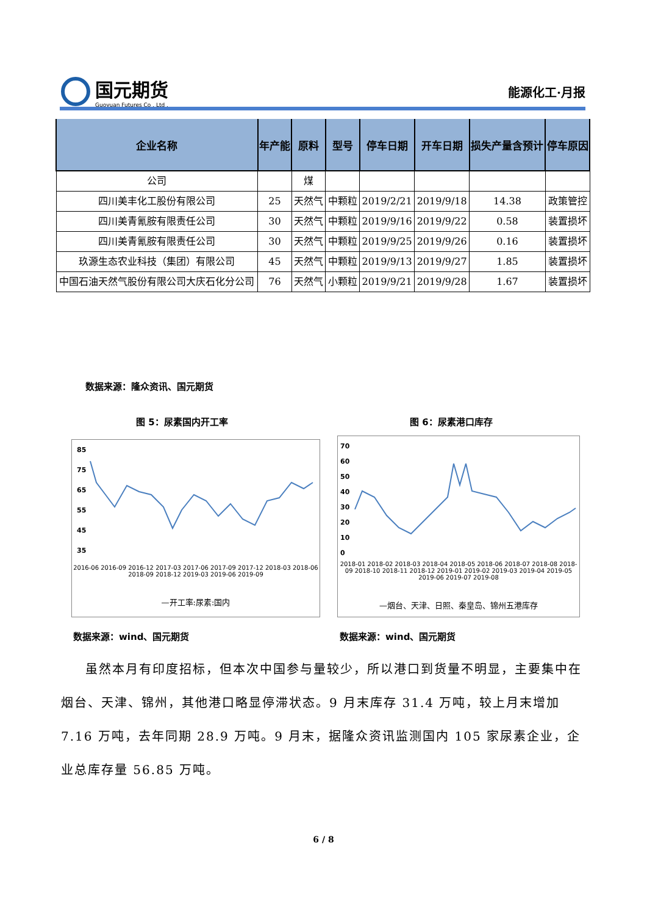国元期货
Guoyuan Futures Co . Ltd .
能源化工·月报
| 企业名称 | 年产能 | 原料 | 型号 | 停车日期 | 开车日期 | 损失产量含预计 | 停车原因 |
| --- | --- | --- | --- | --- | --- | --- | --- |
| 公司 | | 煤 | | | | | |
| 四川美丰化工股份有限公司 | 25 | 天然气 | 中颗粒 | 2019/2/21 | 2019/9/18 | 14.38 | 政策管控 |
| 四川美青氰胺有限责任公司 | 30 | 天然气 | 中颗粒 | 2019/9/16 | 2019/9/22 | 0.58 | 装置损坏 |
| 四川美青氰胺有限责任公司 | 30 | 天然气 | 中颗粒 | 2019/9/25 | 2019/9/26 | 0.16 | 装置损坏 |
| 玖源生态农业科技（集团）有限公司 | 45 | 天然气 | 中颗粒 | 2019/9/13 | 2019/9/27 | 1.85 | 装置损坏 |
| 中国石油天然气股份有限公司大庆石化分公司 | 76 | 天然气 | 小颗粒 | 2019/9/21 | 2019/9/28 | 1.67 | 装置损坏 |
数据来源：隆众资讯、国元期货
图 5：尿素国内开工率 图 6：尿素港口库存
85
75
65
55
45
35
2016-06 2016-09 2016-12 2017-03 2017-06 2017-09 2017-12 2018-03 2018-06 2018-09 2018-12 2019-03 2019-06 2019-09
—开工率:尿素:国内
70
60
50
40
30
20
10
0
2018-01 2018-02 2018-03 2018-04 2018-05 2018-06 2018-07 2018-08 2018-09 2018-10 2018-11 2018-12 2019-01 2019-02 2019-03 2019-04 2019-05 2019-06 2019-07 2019-08
—烟台、天津、日照、秦皇岛、锦州五港库存
数据来源：wind、国元期货 数据来源：wind、国元期货
虽然本月有印度招标，但本次中国参与量较少，所以港口到货量不明显，主要集中在烟台、天津、锦州，其他港口略显停滞状态。9 月末库存 31.4 万吨，较上月末增加 7.16 万吨，去年同期 28.9 万吨。9 月末，据隆众资讯监测国内 105 家尿素企业，企业总库存量 56.85 万吨。
6 / 8